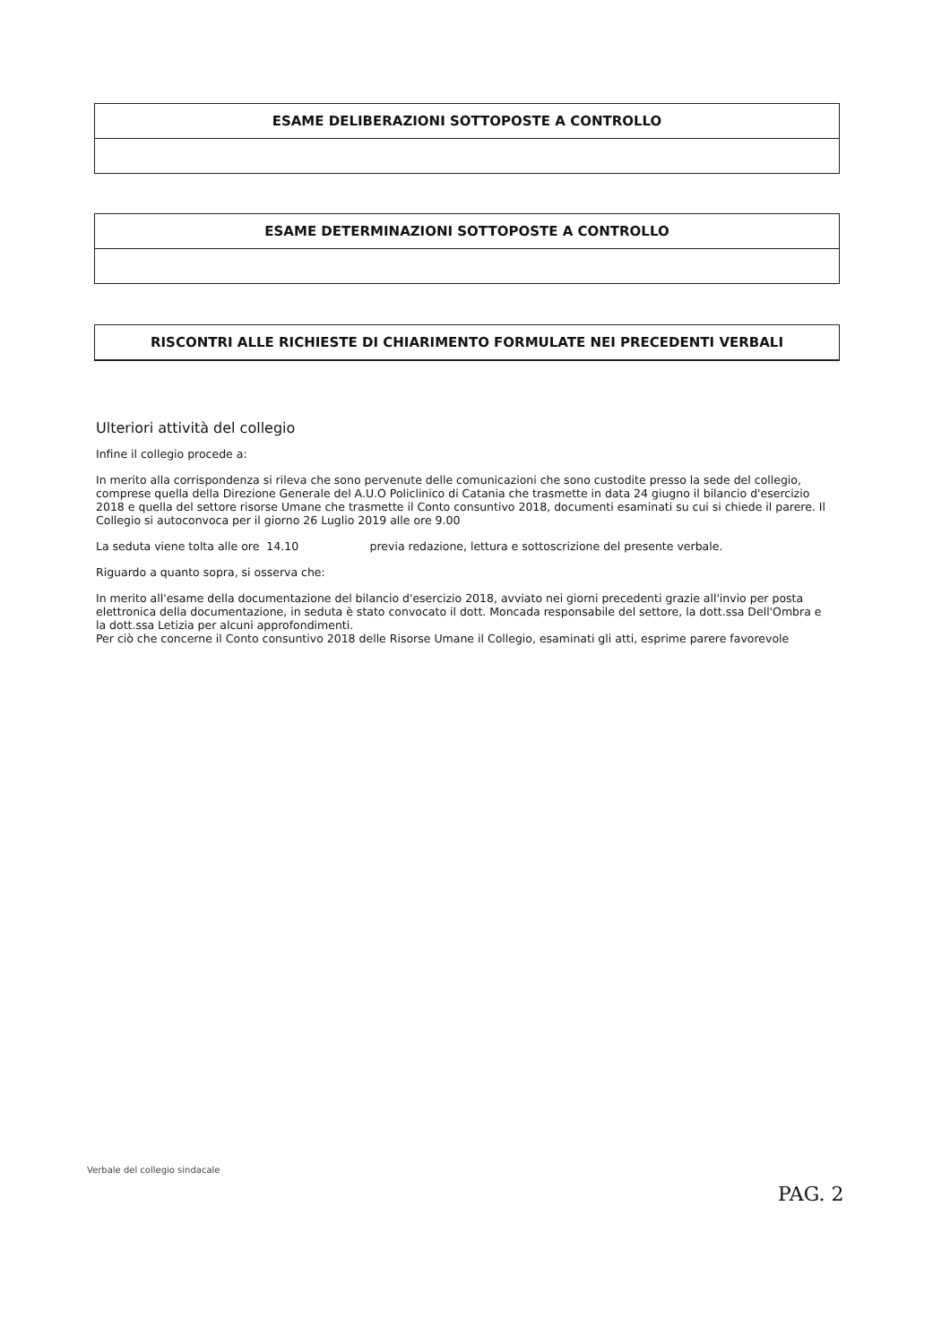ESAME DELIBERAZIONI SOTTOPOSTE A CONTROLLO
ESAME DETERMINAZIONI SOTTOPOSTE A CONTROLLO
RISCONTRI ALLE RICHIESTE DI CHIARIMENTO FORMULATE NEI PRECEDENTI VERBALI
Ulteriori attività del collegio
Infine il collegio procede a:
In merito alla corrispondenza si rileva che sono pervenute delle comunicazioni che sono custodite presso la sede del collegio, comprese quella della Direzione Generale del A.U.O Policlinico di Catania che trasmette in data 24 giugno il bilancio d'esercizio 2018 e quella del settore risorse Umane che trasmette il Conto consuntivo 2018, documenti esaminati su cui si chiede il parere. Il Collegio si autoconvoca per il giorno 26 Luglio 2019 alle ore 9.00
La seduta viene tolta alle ore 14.10 previa redazione, lettura e sottoscrizione del presente verbale.
Riguardo a quanto sopra, si osserva che:
In merito all'esame della documentazione del bilancio d'esercizio 2018, avviato nei giorni precedenti grazie all'invio per posta elettronica della documentazione, in seduta è stato convocato il dott. Moncada responsabile del settore, la dott.ssa Dell'Ombra e la dott.ssa Letizia per alcuni approfondimenti.
Per ciò che concerne il Conto consuntivo 2018 delle Risorse Umane il Collegio, esaminati gli atti, esprime parere favorevole
Verbale del collegio sindacale
PAG. 2